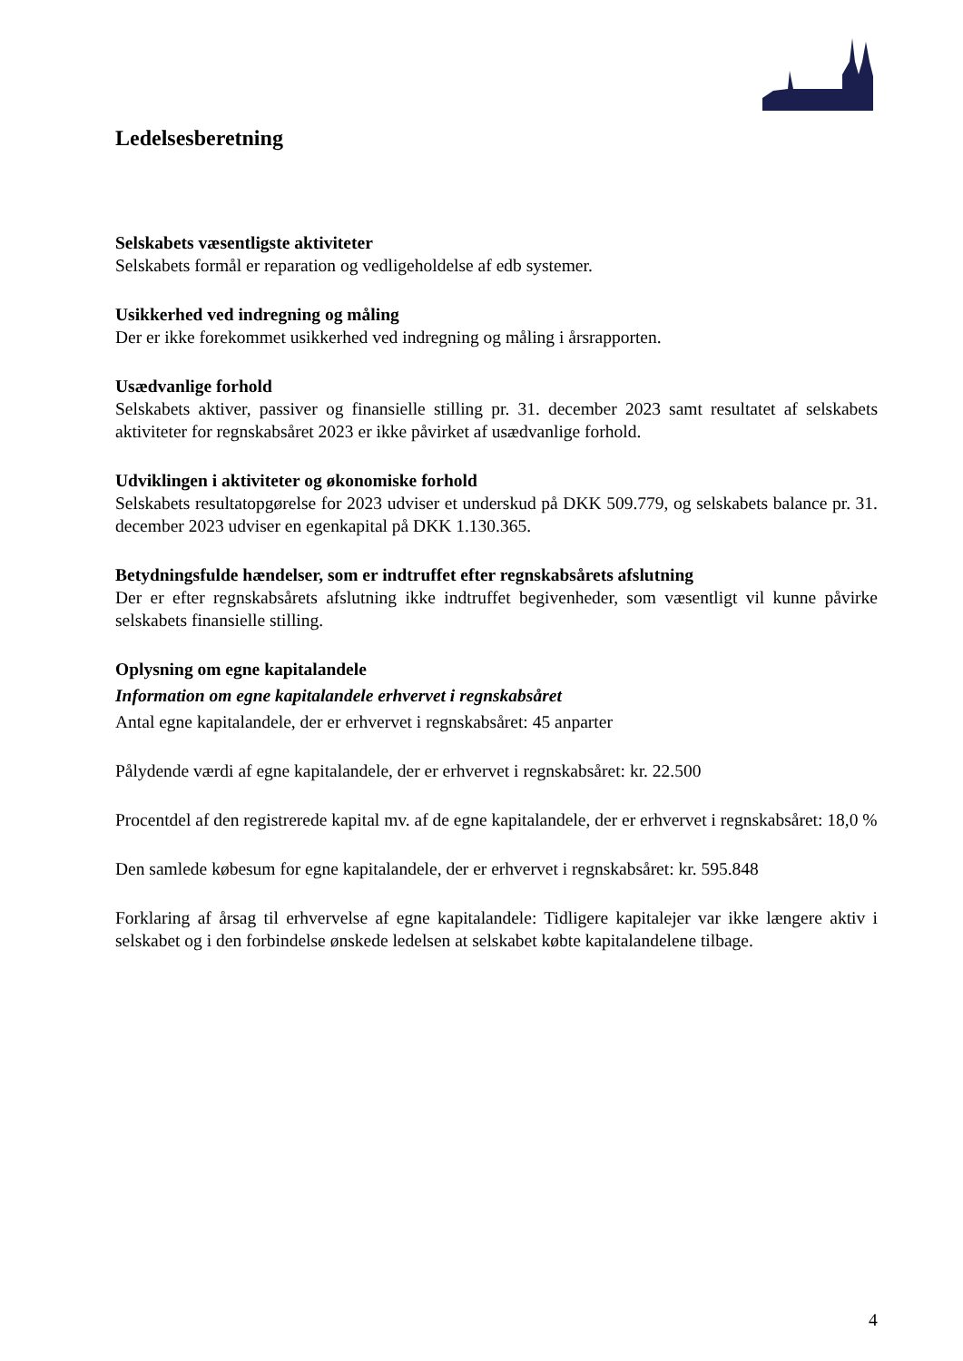Ledelsesberetning
Selskabets væsentligste aktiviteter
Selskabets formål er reparation og vedligeholdelse af edb systemer.
Usikkerhed ved indregning og måling
Der er ikke forekommet usikkerhed ved indregning og måling i årsrapporten.
Usædvanlige forhold
Selskabets aktiver, passiver og finansielle stilling pr. 31. december 2023 samt resultatet af selskabets aktiviteter for regnskabsåret 2023 er ikke påvirket af usædvanlige forhold.
Udviklingen i aktiviteter og økonomiske forhold
Selskabets resultatopgørelse for 2023 udviser et underskud på DKK 509.779, og selskabets balance pr. 31. december 2023 udviser en egenkapital på DKK 1.130.365.
Betydningsfulde hændelser, som er indtruffet efter regnskabsårets afslutning
Der er efter regnskabsårets afslutning ikke indtruffet begivenheder, som væsentligt vil kunne påvirke selskabets finansielle stilling.
Oplysning om egne kapitalandele
Information om egne kapitalandele erhvervet i regnskabsåret
Antal egne kapitalandele, der er erhvervet i regnskabsåret: 45 anparter
Pålydende værdi af egne kapitalandele, der er erhvervet i regnskabsåret: kr. 22.500
Procentdel af den registrerede kapital mv. af de egne kapitalandele, der er erhvervet i regnskabsåret: 18,0 %
Den samlede købesum for egne kapitalandele, der er erhvervet i regnskabsåret: kr. 595.848
Forklaring af årsag til erhvervelse af egne kapitalandele: Tidligere kapitalejer var ikke længere aktiv i selskabet og i den forbindelse ønskede ledelsen at selskabet købte kapitalandelene tilbage.
4